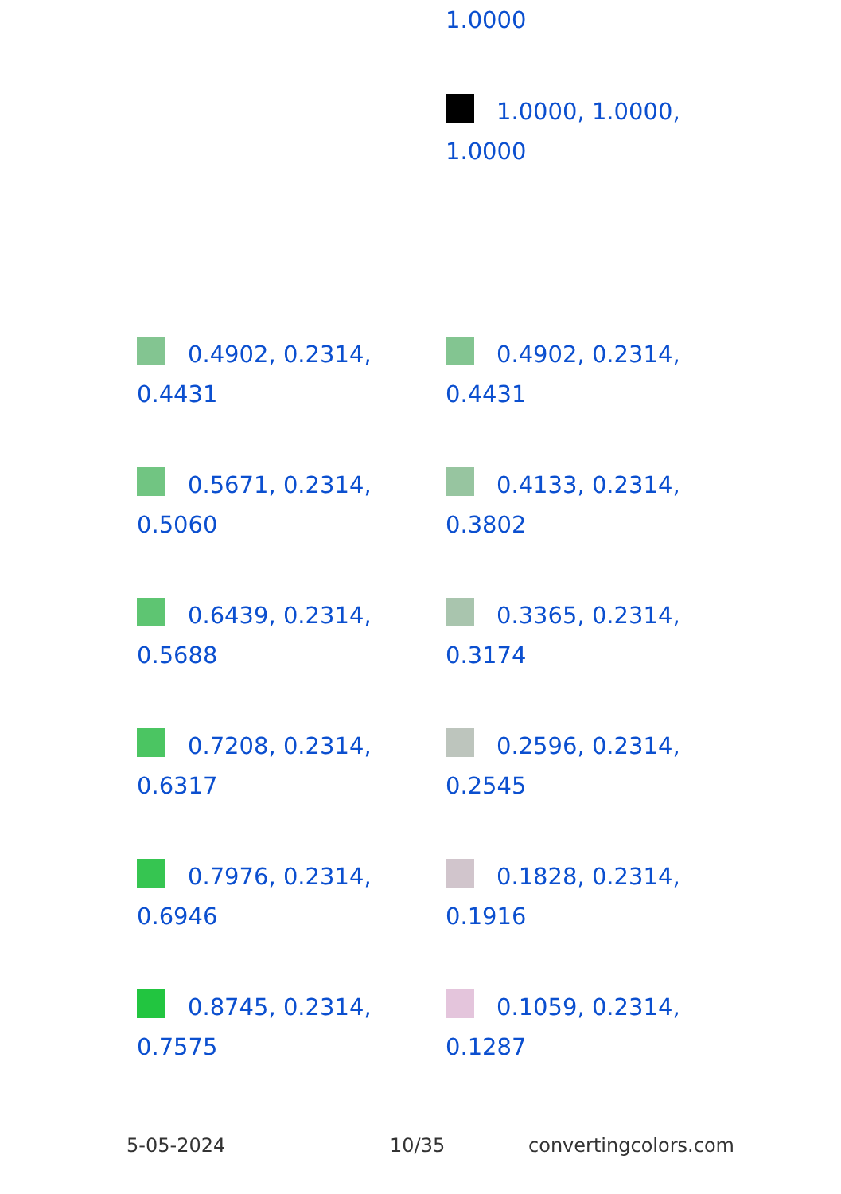1.0000
1.0000, 1.0000, 1.0000
0.4902, 0.2314, 0.4431
0.4902, 0.2314, 0.4431
0.5671, 0.2314, 0.5060
0.4133, 0.2314, 0.3802
0.6439, 0.2314, 0.5688
0.3365, 0.2314, 0.3174
0.7208, 0.2314, 0.6317
0.2596, 0.2314, 0.2545
0.7976, 0.2314, 0.6946
0.1828, 0.2314, 0.1916
0.8745, 0.2314, 0.7575
0.1059, 0.2314, 0.1287
5-05-2024 10/35 convertingcolors.com